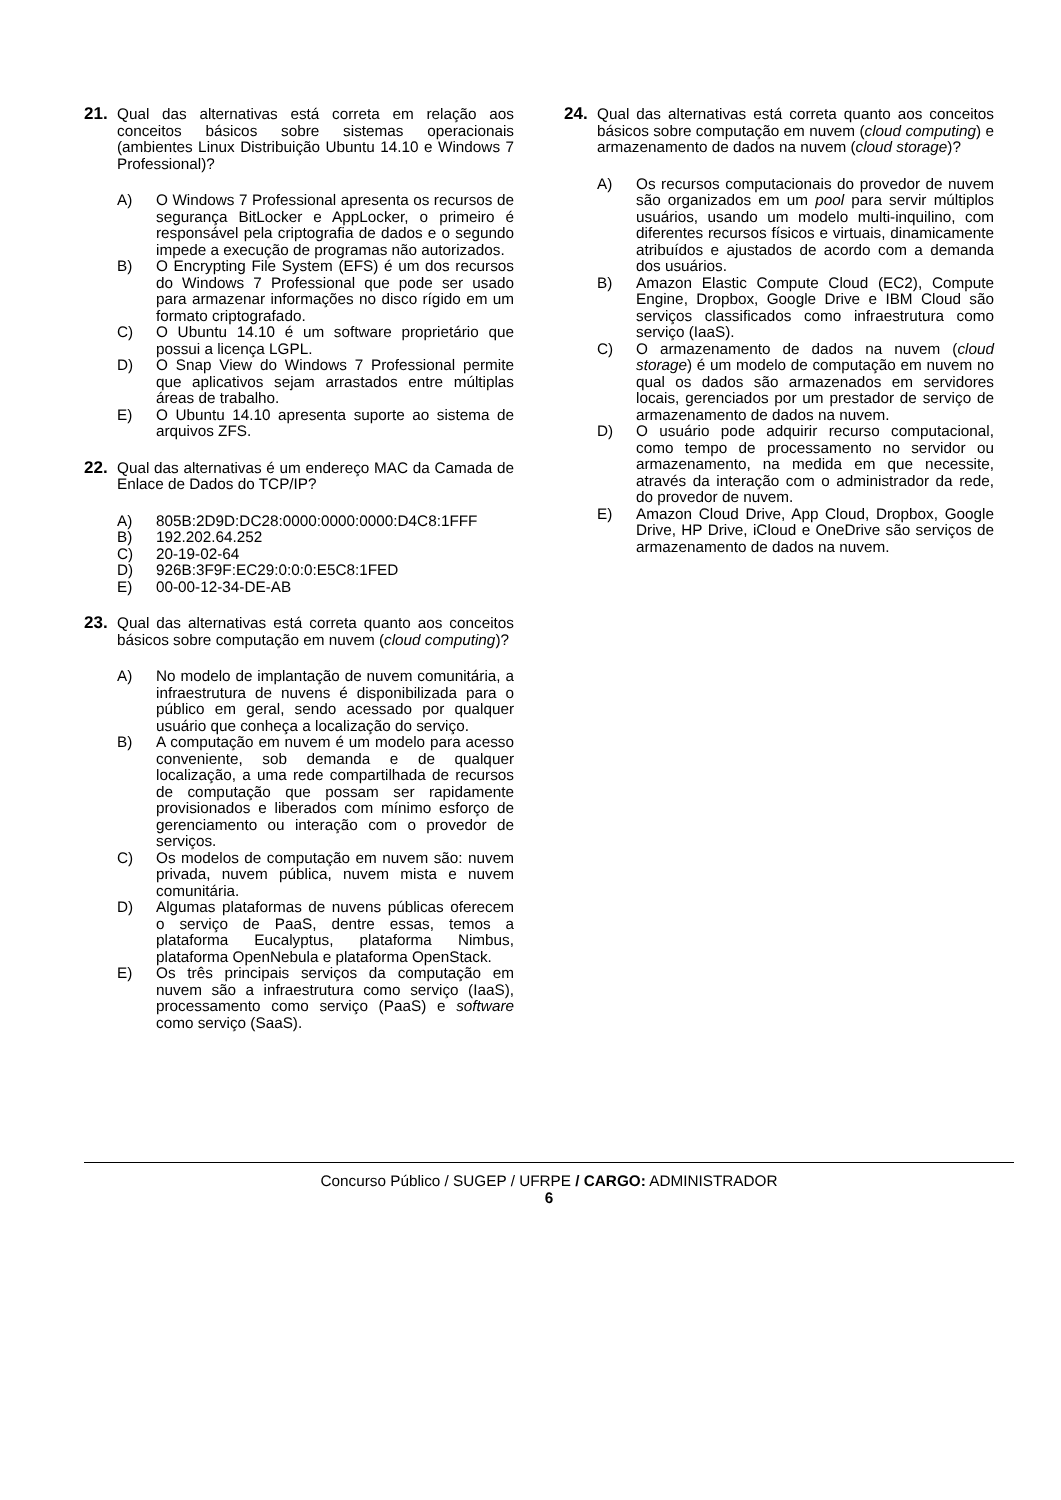21. Qual das alternativas está correta em relação aos conceitos básicos sobre sistemas operacionais (ambientes Linux Distribuição Ubuntu 14.10 e Windows 7 Professional)?
A) O Windows 7 Professional apresenta os recursos de segurança BitLocker e AppLocker, o primeiro é responsável pela criptografia de dados e o segundo impede a execução de programas não autorizados.
B) O Encrypting File System (EFS) é um dos recursos do Windows 7 Professional que pode ser usado para armazenar informações no disco rígido em um formato criptografado.
C) O Ubuntu 14.10 é um software proprietário que possui a licença LGPL.
D) O Snap View do Windows 7 Professional permite que aplicativos sejam arrastados entre múltiplas áreas de trabalho.
E) O Ubuntu 14.10 apresenta suporte ao sistema de arquivos ZFS.
22. Qual das alternativas é um endereço MAC da Camada de Enlace de Dados do TCP/IP?
A) 805B:2D9D:DC28:0000:0000:0000:D4C8:1FFF
B) 192.202.64.252
C) 20-19-02-64
D) 926B:3F9F:EC29:0:0:0:E5C8:1FED
E) 00-00-12-34-DE-AB
23. Qual das alternativas está correta quanto aos conceitos básicos sobre computação em nuvem (cloud computing)?
A) No modelo de implantação de nuvem comunitária, a infraestrutura de nuvens é disponibilizada para o público em geral, sendo acessado por qualquer usuário que conheça a localização do serviço.
B) A computação em nuvem é um modelo para acesso conveniente, sob demanda e de qualquer localização, a uma rede compartilhada de recursos de computação que possam ser rapidamente provisionados e liberados com mínimo esforço de gerenciamento ou interação com o provedor de serviços.
C) Os modelos de computação em nuvem são: nuvem privada, nuvem pública, nuvem mista e nuvem comunitária.
D) Algumas plataformas de nuvens públicas oferecem o serviço de PaaS, dentre essas, temos a plataforma Eucalyptus, plataforma Nimbus, plataforma OpenNebula e plataforma OpenStack.
E) Os três principais serviços da computação em nuvem são a infraestrutura como serviço (IaaS), processamento como serviço (PaaS) e software como serviço (SaaS).
24. Qual das alternativas está correta quanto aos conceitos básicos sobre computação em nuvem (cloud computing) e armazenamento de dados na nuvem (cloud storage)?
A) Os recursos computacionais do provedor de nuvem são organizados em um pool para servir múltiplos usuários, usando um modelo multi-inquilino, com diferentes recursos físicos e virtuais, dinamicamente atribuídos e ajustados de acordo com a demanda dos usuários.
B) Amazon Elastic Compute Cloud (EC2), Compute Engine, Dropbox, Google Drive e IBM Cloud são serviços classificados como infraestrutura como serviço (IaaS).
C) O armazenamento de dados na nuvem (cloud storage) é um modelo de computação em nuvem no qual os dados são armazenados em servidores locais, gerenciados por um prestador de serviço de armazenamento de dados na nuvem.
D) O usuário pode adquirir recurso computacional, como tempo de processamento no servidor ou armazenamento, na medida em que necessite, através da interação com o administrador da rede, do provedor de nuvem.
E) Amazon Cloud Drive, App Cloud, Dropbox, Google Drive, HP Drive, iCloud e OneDrive são serviços de armazenamento de dados na nuvem.
Concurso Público / SUGEP / UFRPE / CARGO: ADMINISTRADOR
6